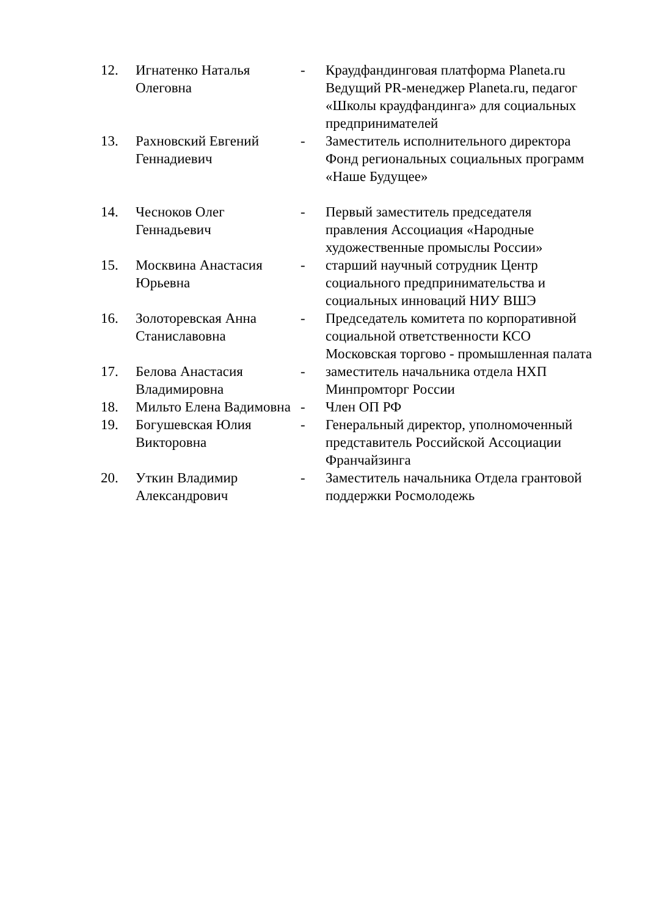| 12. | Игнатенко Наталья Олеговна | - | Краудфандинговая платформа Planeta.ru Ведущий PR-менеджер Planeta.ru, педагог «Школы краудфандинга» для социальных предпринимателей |
| 13. | Рахновский Евгений Геннадиевич | - | Заместитель исполнительного директора Фонд региональных социальных программ «Наше Будущее» |
| 14. | Чесноков Олег Геннадьевич | - | Первый заместитель председателя правления Ассоциация «Народные художественные промыслы России» |
| 15. | Москвина Анастасия Юрьевна | - | старший научный сотрудник Центр социального предпринимательства и социальных инноваций НИУ ВШЭ |
| 16. | Золоторевская Анна Станиславовна | - | Председатель комитета по корпоративной социальной ответственности КСО Московская торгово - промышленная палата |
| 17. | Белова Анастасия Владимировна | - | заместитель начальника отдела НХП Минпромторг России |
| 18. | Мильто Елена Вадимовна | - | Член ОП РФ |
| 19. | Богушевская Юлия Викторовна | - | Генеральный директор, уполномоченный представитель Российской Ассоциации Франчайзинга |
| 20. | Уткин Владимир Александрович | - | Заместитель начальника Отдела грантовой поддержки Росмолодежь |